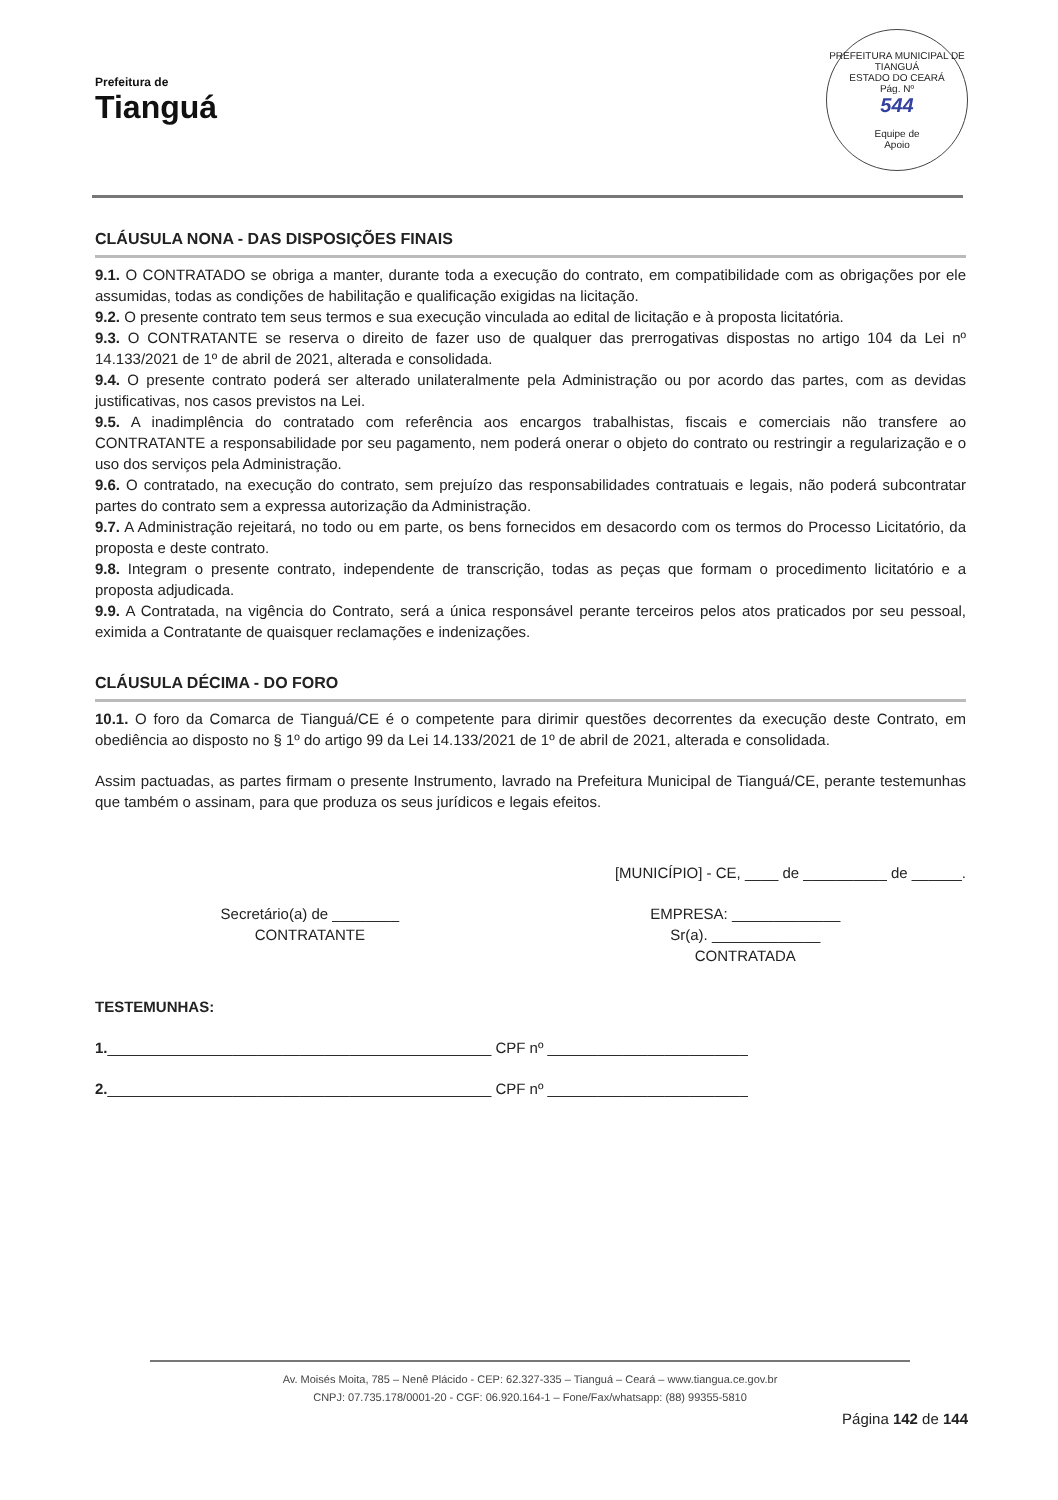Prefeitura de
Tianguá
PREFEITURA MUNICIPAL DE TIANGUÁ
ESTADO DO CEARÁ
Pág. Nº
544
Equipe de
Apoio
CLÁUSULA NONA - DAS DISPOSIÇÕES FINAIS
9.1. O CONTRATADO se obriga a manter, durante toda a execução do contrato, em compatibilidade com as obrigações por ele assumidas, todas as condições de habilitação e qualificação exigidas na licitação.
9.2. O presente contrato tem seus termos e sua execução vinculada ao edital de licitação e à proposta licitatória.
9.3. O CONTRATANTE se reserva o direito de fazer uso de qualquer das prerrogativas dispostas no artigo 104 da Lei nº 14.133/2021 de 1º de abril de 2021, alterada e consolidada.
9.4. O presente contrato poderá ser alterado unilateralmente pela Administração ou por acordo das partes, com as devidas justificativas, nos casos previstos na Lei.
9.5. A inadimplência do contratado com referência aos encargos trabalhistas, fiscais e comerciais não transfere ao CONTRATANTE a responsabilidade por seu pagamento, nem poderá onerar o objeto do contrato ou restringir a regularização e o uso dos serviços pela Administração.
9.6. O contratado, na execução do contrato, sem prejuízo das responsabilidades contratuais e legais, não poderá subcontratar partes do contrato sem a expressa autorização da Administração.
9.7. A Administração rejeitará, no todo ou em parte, os bens fornecidos em desacordo com os termos do Processo Licitatório, da proposta e deste contrato.
9.8. Integram o presente contrato, independente de transcrição, todas as peças que formam o procedimento licitatório e a proposta adjudicada.
9.9. A Contratada, na vigência do Contrato, será a única responsável perante terceiros pelos atos praticados por seu pessoal, eximida a Contratante de quaisquer reclamações e indenizações.
CLÁUSULA DÉCIMA - DO FORO
10.1. O foro da Comarca de Tianguá/CE é o competente para dirimir questões decorrentes da execução deste Contrato, em obediência ao disposto no § 1º do artigo 99 da Lei 14.133/2021 de 1º de abril de 2021, alterada e consolidada.
Assim pactuadas, as partes firmam o presente Instrumento, lavrado na Prefeitura Municipal de Tianguá/CE, perante testemunhas que também o assinam, para que produza os seus jurídicos e legais efeitos.
[MUNICÍPIO] - CE, ____ de __________ de ______.
Secretário(a) de ________
CONTRATANTE
EMPRESA: _____________
Sr(a). _____________
CONTRATADA
TESTEMUNHAS:
1.______________________________________________ CPF nº ________________________
2.______________________________________________ CPF nº ________________________
Av. Moisés Moita, 785 – Nenê Plácido - CEP: 62.327-335 – Tianguá – Ceará – www.tiangua.ce.gov.br
CNPJ: 07.735.178/0001-20 - CGF: 06.920.164-1 – Fone/Fax/whatsapp: (88) 99355-5810
Página 142 de 144